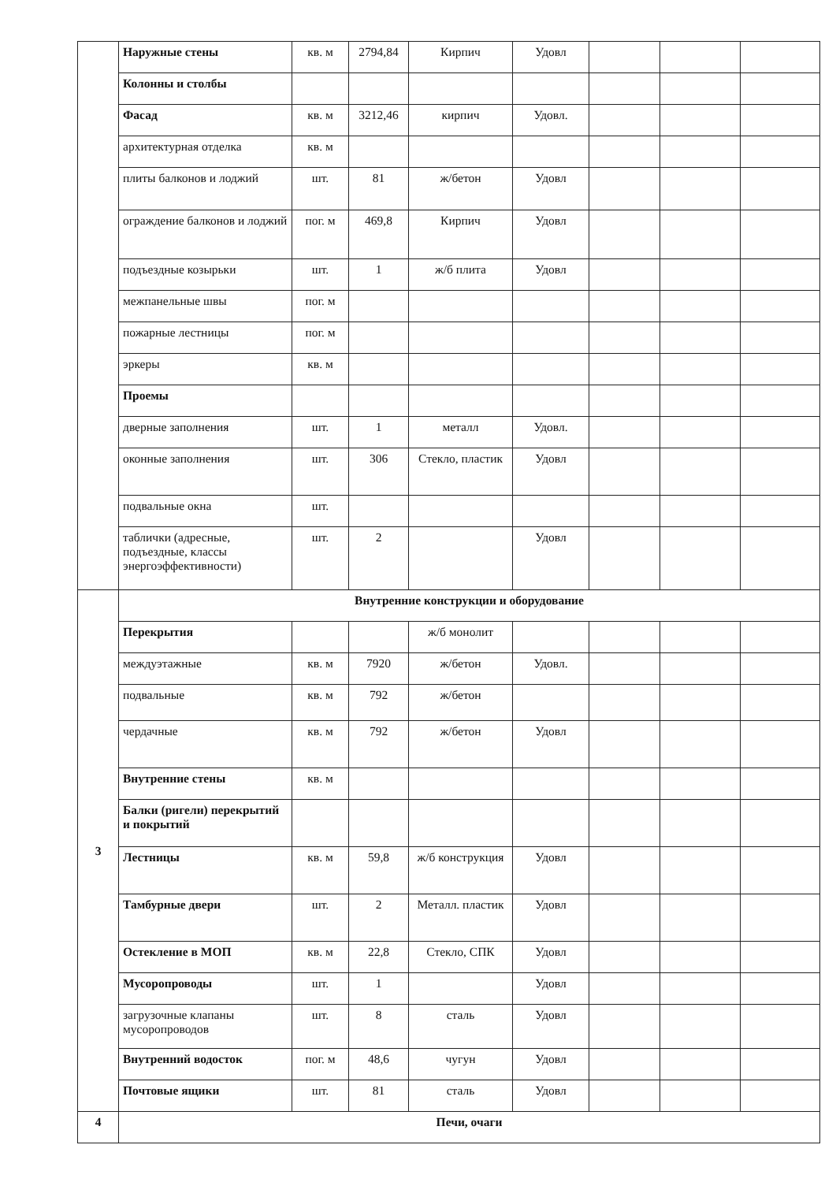| | Наружные стены | кв. м | 2794,84 | Кирпич | Удовл | | | |
| | Колонны и столбы | | | | | | | |
| | Фасад | кв. м | 3212,46 | кирпич | Удовл. | | | |
| | архитектурная отделка | кв. м | | | | | | |
| | плиты балконов и лоджий | шт. | 81 | ж/бетон | Удовл | | | |
| | ограждение балконов и лоджий | пог. м | 469,8 | Кирпич | Удовл | | | |
| | подъездные козырьки | шт. | 1 | ж/б плита | Удовл | | | |
| | межпанельные швы | пог. м | | | | | | |
| | пожарные лестницы | пог. м | | | | | | |
| | эркеры | кв. м | | | | | | |
| | Проемы | | | | | | | |
| | дверные заполнения | шт. | 1 | металл | Удовл. | | | |
| | оконные заполнения | шт. | 306 | Стекло, пластик | Удовл | | | |
| | подвальные окна | шт. | | | | | | |
| | таблички (адресные, подъездные, классы энергоэффективности) | шт. | 2 | | Удовл | | | |
| 3 | Внутренние конструкции и оборудование | | | | | | | |
| | Перекрытия | | | ж/б монолит | | | | |
| | междуэтажные | кв. м | 7920 | ж/бетон | Удовл. | | | |
| | подвальные | кв. м | 792 | ж/бетон | | | | |
| | чердачные | кв. м | 792 | ж/бетон | Удовл | | | |
| | Внутренние стены | кв. м | | | | | | |
| | Балки (ригели) перекрытий и покрытий | | | | | | | |
| | Лестницы | кв. м | 59,8 | ж/б конструкция | Удовл | | | |
| | Тамбурные двери | шт. | 2 | Металл. пластик | Удовл | | | |
| | Остекление в МОП | кв. м | 22,8 | Стекло, СПК | Удовл | | | |
| | Мусоропроводы | шт. | 1 | | Удовл | | | |
| | загрузочные клапаны мусоропроводов | шт. | 8 | сталь | Удовл | | | |
| | Внутренний водосток | пог. м | 48,6 | чугун | Удовл | | | |
| | Почтовые ящики | шт. | 81 | сталь | Удовл | | | |
| 4 | Печи, очаги | | | | | | | |